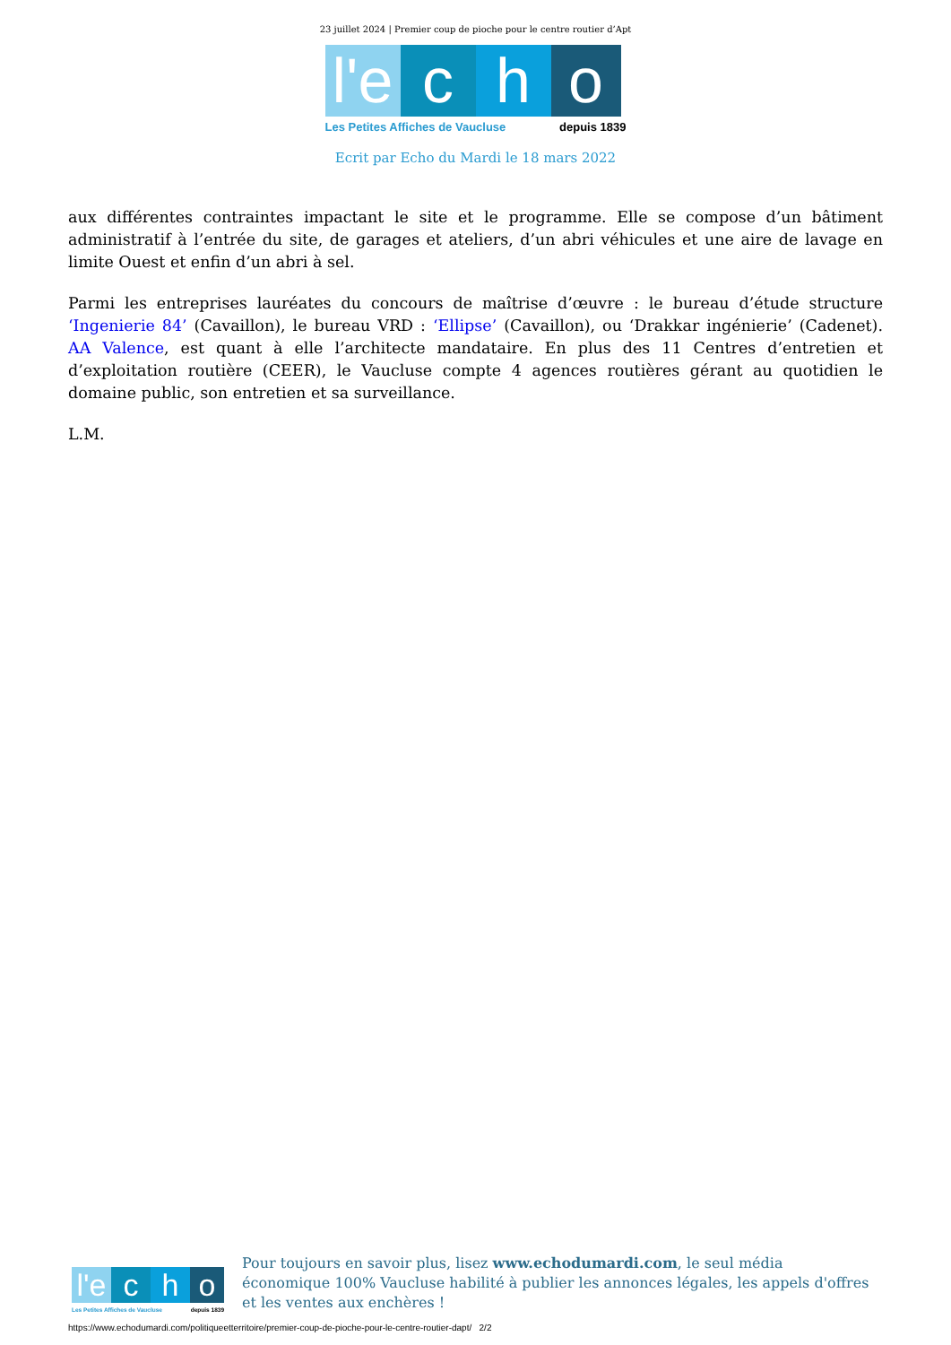23 juillet 2024 | Premier coup de pioche pour le centre routier d’Apt
l'e
c
h
o
Les Petites Affiches de Vaucluse depuis 1839
Ecrit par Echo du Mardi le 18 mars 2022
aux différentes contraintes impactant le site et le programme. Elle se compose d’un bâtiment administratif à l’entrée du site, de garages et ateliers, d’un abri véhicules et une aire de lavage en limite Ouest et enfin d’un abri à sel.
Parmi les entreprises lauréates du concours de maîtrise d’œuvre : le bureau d’étude structure ‘Ingenierie 84’ (Cavaillon), le bureau VRD : ‘Ellipse’ (Cavaillon), ou ‘Drakkar ingénierie’ (Cadenet). AA Valence, est quant à elle l’architecte mandataire. En plus des 11 Centres d’entretien et d’exploitation routière (CEER), le Vaucluse compte 4 agences routières gérant au quotidien le domaine public, son entretien et sa surveillance.
L.M.
l'e
c
h
o
Les Petites Affiches de Vaucluse depuis 1839
Pour toujours en savoir plus, lisez www.echodumardi.com, le seul média économique 100% Vaucluse habilité à publier les annonces légales, les appels d'offres et les ventes aux enchères !
https://www.echodumardi.com/politiqueetterritoire/premier-coup-de-pioche-pour-le-centre-routier-dapt/ 2/2